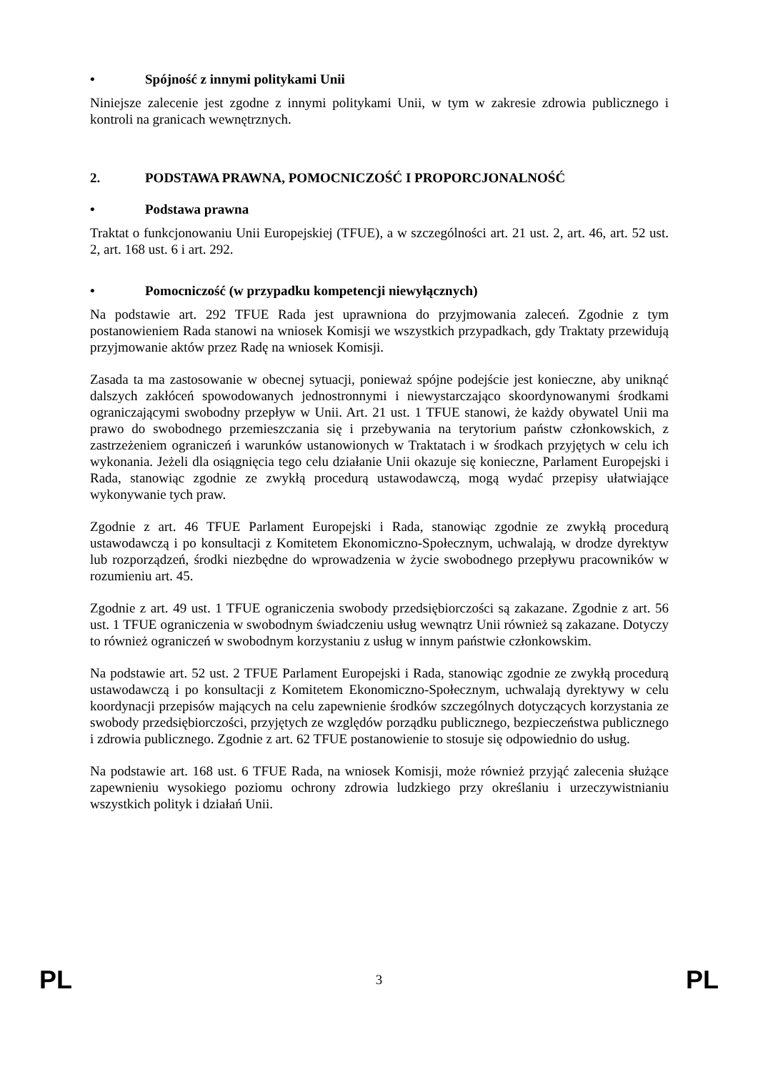• Spójność z innymi politykami Unii
Niniejsze zalecenie jest zgodne z innymi politykami Unii, w tym w zakresie zdrowia publicznego i kontroli na granicach wewnętrznych.
2. PODSTAWA PRAWNA, POMOCNICZOŚĆ I PROPORCJONALNOŚĆ
• Podstawa prawna
Traktat o funkcjonowaniu Unii Europejskiej (TFUE), a w szczególności art. 21 ust. 2, art. 46, art. 52 ust. 2, art. 168 ust. 6 i art. 292.
• Pomocniczość (w przypadku kompetencji niewyłącznych)
Na podstawie art. 292 TFUE Rada jest uprawniona do przyjmowania zaleceń. Zgodnie z tym postanowieniem Rada stanowi na wniosek Komisji we wszystkich przypadkach, gdy Traktaty przewidują przyjmowanie aktów przez Radę na wniosek Komisji.
Zasada ta ma zastosowanie w obecnej sytuacji, ponieważ spójne podejście jest konieczne, aby uniknąć dalszych zakłóceń spowodowanych jednostronnymi i niewystarczająco skoordynowanymi środkami ograniczającymi swobodny przepływ w Unii. Art. 21 ust. 1 TFUE stanowi, że każdy obywatel Unii ma prawo do swobodnego przemieszczania się i przebywania na terytorium państw członkowskich, z zastrzeżeniem ograniczeń i warunków ustanowionych w Traktatach i w środkach przyjętych w celu ich wykonania. Jeżeli dla osiągnięcia tego celu działanie Unii okazuje się konieczne, Parlament Europejski i Rada, stanowiąc zgodnie ze zwykłą procedurą ustawodawczą, mogą wydać przepisy ułatwiające wykonywanie tych praw.
Zgodnie z art. 46 TFUE Parlament Europejski i Rada, stanowiąc zgodnie ze zwykłą procedurą ustawodawczą i po konsultacji z Komitetem Ekonomiczno-Społecznym, uchwalają, w drodze dyrektyw lub rozporządzeń, środki niezbędne do wprowadzenia w życie swobodnego przepływu pracowników w rozumieniu art. 45.
Zgodnie z art. 49 ust. 1 TFUE ograniczenia swobody przedsiębiorczości są zakazane. Zgodnie z art. 56 ust. 1 TFUE ograniczenia w swobodnym świadczeniu usług wewnątrz Unii również są zakazane. Dotyczy to również ograniczeń w swobodnym korzystaniu z usług w innym państwie członkowskim.
Na podstawie art. 52 ust. 2 TFUE Parlament Europejski i Rada, stanowiąc zgodnie ze zwykłą procedurą ustawodawczą i po konsultacji z Komitetem Ekonomiczno-Społecznym, uchwalają dyrektywy w celu koordynacji przepisów mających na celu zapewnienie środków szczególnych dotyczących korzystania ze swobody przedsiębiorczości, przyjętych ze względów porządku publicznego, bezpieczeństwa publicznego i zdrowia publicznego. Zgodnie z art. 62 TFUE postanowienie to stosuje się odpowiednio do usług.
Na podstawie art. 168 ust. 6 TFUE Rada, na wniosek Komisji, może również przyjąć zalecenia służące zapewnieniu wysokiego poziomu ochrony zdrowia ludzkiego przy określaniu i urzeczywistnianiu wszystkich polityk i działań Unii.
PL 3 PL